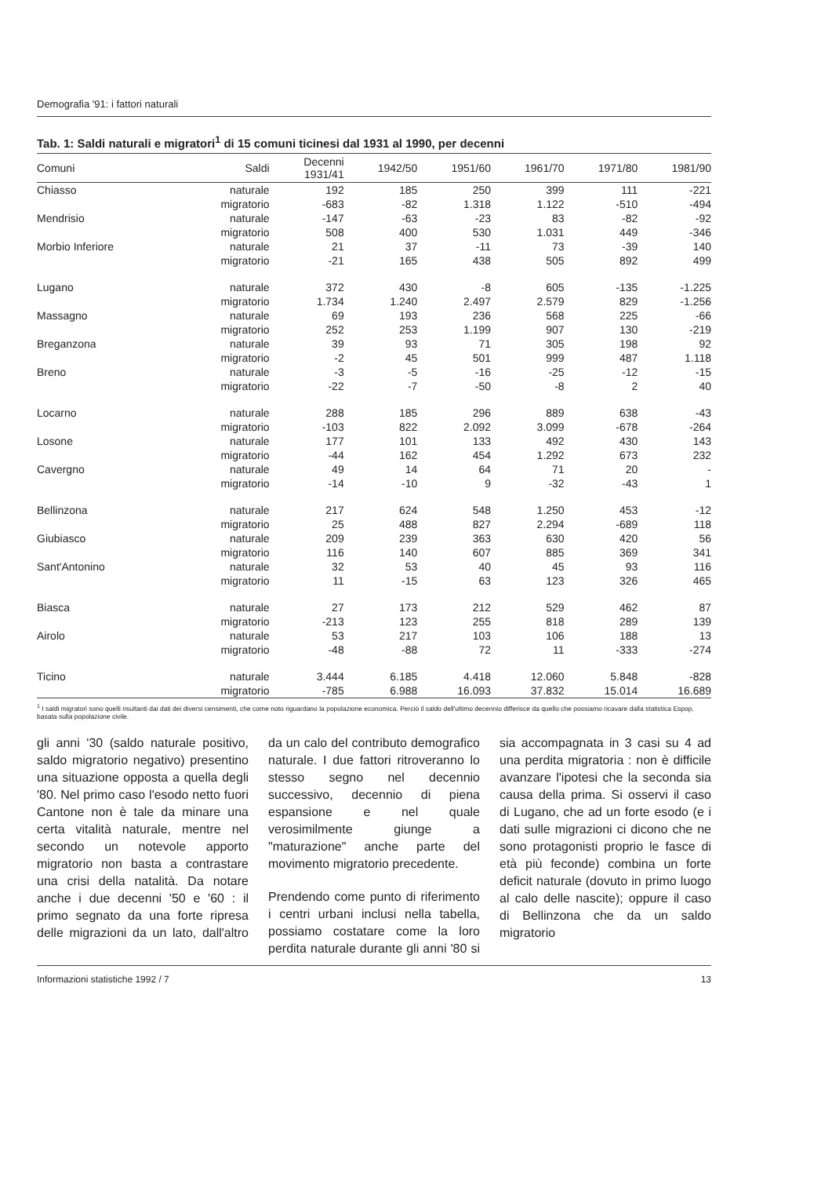Demografia '91: i fattori naturali
Tab. 1: Saldi naturali e migratori<sup>1</sup> di 15 comuni ticinesi dal 1931 al 1990, per decenni
| Comuni | Saldi | Decenni 1931/41 | 1942/50 | 1951/60 | 1961/70 | 1971/80 | 1981/90 |
| --- | --- | --- | --- | --- | --- | --- | --- |
| Chiasso | naturale | 192 | 185 | 250 | 399 | 111 | -221 |
| | migratorio | -683 | -82 | 1.318 | 1.122 | -510 | -494 |
| Mendrisio | naturale | -147 | -63 | -23 | 83 | -82 | -92 |
| | migratorio | 508 | 400 | 530 | 1.031 | 449 | -346 |
| Morbio Inferiore | naturale | 21 | 37 | -11 | 73 | -39 | 140 |
| | migratorio | -21 | 165 | 438 | 505 | 892 | 499 |
| Lugano | naturale | 372 | 430 | -8 | 605 | -135 | -1.225 |
| | migratorio | 1.734 | 1.240 | 2.497 | 2.579 | 829 | -1.256 |
| Massagno | naturale | 69 | 193 | 236 | 568 | 225 | -66 |
| | migratorio | 252 | 253 | 1.199 | 907 | 130 | -219 |
| Breganzona | naturale | 39 | 93 | 71 | 305 | 198 | 92 |
| | migratorio | -2 | 45 | 501 | 999 | 487 | 1.118 |
| Breno | naturale | -3 | -5 | -16 | -25 | -12 | -15 |
| | migratorio | -22 | -7 | -50 | -8 | 2 | 40 |
| Locarno | naturale | 288 | 185 | 296 | 889 | 638 | -43 |
| | migratorio | -103 | 822 | 2.092 | 3.099 | -678 | -264 |
| Losone | naturale | 177 | 101 | 133 | 492 | 430 | 143 |
| | migratorio | -44 | 162 | 454 | 1.292 | 673 | 232 |
| Cavergno | naturale | 49 | 14 | 64 | 71 | 20 | - |
| | migratorio | -14 | -10 | 9 | -32 | -43 | 1 |
| Bellinzona | naturale | 217 | 624 | 548 | 1.250 | 453 | -12 |
| | migratorio | 25 | 488 | 827 | 2.294 | -689 | 118 |
| Giubiasco | naturale | 209 | 239 | 363 | 630 | 420 | 56 |
| | migratorio | 116 | 140 | 607 | 885 | 369 | 341 |
| Sant'Antonino | naturale | 32 | 53 | 40 | 45 | 93 | 116 |
| | migratorio | 11 | -15 | 63 | 123 | 326 | 465 |
| Biasca | naturale | 27 | 173 | 212 | 529 | 462 | 87 |
| | migratorio | -213 | 123 | 255 | 818 | 289 | 139 |
| Airolo | naturale | 53 | 217 | 103 | 106 | 188 | 13 |
| | migratorio | -48 | -88 | 72 | 11 | -333 | -274 |
| Ticino | naturale | 3.444 | 6.185 | 4.418 | 12.060 | 5.848 | -828 |
| | migratorio | -785 | 6.988 | 16.093 | 37.832 | 15.014 | 16.689 |
<sup>1</sup> I saldi migratori sono quelli risultanti dai dati dei diversi censimenti, che come noto riguardano la popolazione economica. Perciò il saldo dell'ultimo decennio differisce da quello che possiamo ricavare dalla statistica Espop, basata sulla popolazione civile.
gli anni '30 (saldo naturale positivo, saldo migratorio negativo) presentino una situazione opposta a quella degli '80. Nel primo caso l'esodo netto fuori Cantone non è tale da minare una certa vitalità naturale, mentre nel secondo un notevole apporto migratorio non basta a contrastare una crisi della natalità. Da notare anche i due decenni '50 e '60 : il primo segnato da una forte ripresa delle migrazioni da un lato, dall'altro da un calo del contributo demografico naturale. I due fattori ritroveranno lo stesso segno nel decennio successivo, decennio di piena espansione e nel quale verosimilmente giunge a "maturazione" anche parte del movimento migratorio precedente.
Prendendo come punto di riferimento i centri urbani inclusi nella tabella, possiamo costatare come la loro perdita naturale durante gli anni '80 si sia accompagnata in 3 casi su 4 ad una perdita migratoria : non è difficile avanzare l'ipotesi che la seconda sia causa della prima. Si osservi il caso di Lugano, che ad un forte esodo (e i dati sulle migrazioni ci dicono che ne sono protagonisti proprio le fasce di età più feconde) combina un forte deficit naturale (dovuto in primo luogo al calo delle nascite); oppure il caso di Bellinzona che da un saldo migratorio
Informazioni statistiche 1992 / 7 13